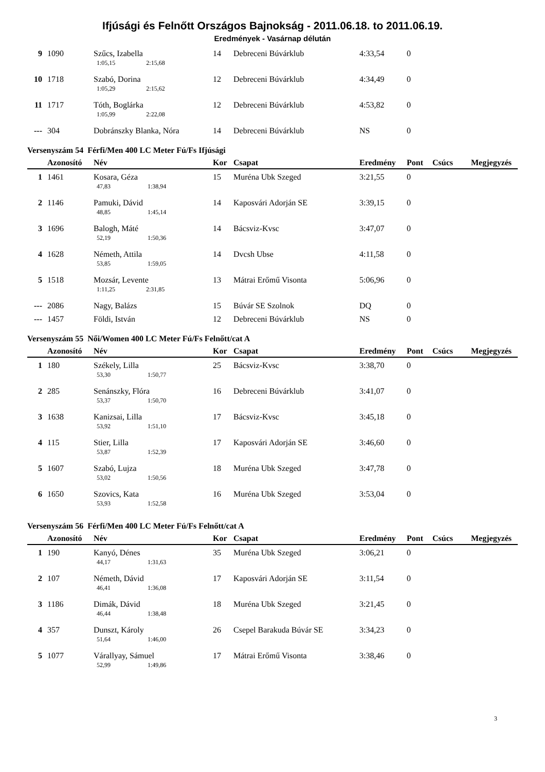Ifjúsági és Felnőtt Országos Bajnokság - 2011.06.18. to 2011.06.19.
Eredmények - Vasárnap délután
| 9 | 1090 | Szűcs, Izabella | 14 | Debreceni Búvárklub | 4:33,54 | 0 | | |
| | | 1:05,15 2:15,68 | | | | | | |
| 10 | 1718 | Szabó, Dorina | 12 | Debreceni Búvárklub | 4:34,49 | 0 | | |
| | | 1:05,29 2:15,62 | | | | | | |
| 11 | 1717 | Tóth, Boglárka | 12 | Debreceni Búvárklub | 4:53,82 | 0 | | |
| | | 1:05,99 2:22,08 | | | | | | |
| --- | 304 | Dobránszky Blanka, Nóra | 14 | Debreceni Búvárklub | NS | 0 | | |
Versenyszám 54 Férfi/Men 400 LC Meter Fú/Fs Ifjúsági
| | Azonosító | Név | Kor | Csapat | Eredmény | Pont | Csúcs | Megjegyzés |
| --- | --- | --- | --- | --- | --- | --- | --- | --- |
| 1 | 1461 | Kosara, Géza | 15 | Muréna Ubk Szeged | 3:21,55 | 0 | | |
| | | 47,83 1:38,94 | | | | | | |
| 2 | 1146 | Pamuki, Dávid | 14 | Kaposvári Adorján SE | 3:39,15 | 0 | | |
| | | 48,85 1:45,14 | | | | | | |
| 3 | 1696 | Balogh, Máté | 14 | Bácsviz-Kvsc | 3:47,07 | 0 | | |
| | | 52,19 1:50,36 | | | | | | |
| 4 | 1628 | Németh, Attila | 14 | Dvcsh Ubse | 4:11,58 | 0 | | |
| | | 53,85 1:59,05 | | | | | | |
| 5 | 1518 | Mozsár, Levente | 13 | Mátrai Erőmű Visonta | 5:06,96 | 0 | | |
| | | 1:11,25 2:31,85 | | | | | | |
| --- | 2086 | Nagy, Balázs | 15 | Búvár SE Szolnok | DQ | 0 | | |
| --- | 1457 | Földi, István | 12 | Debreceni Búvárklub | NS | 0 | | |
Versenyszám 55 Női/Women 400 LC Meter Fú/Fs Felnőtt/cat A
| | Azonosító | Név | Kor | Csapat | Eredmény | Pont | Csúcs | Megjegyzés |
| --- | --- | --- | --- | --- | --- | --- | --- | --- |
| 1 | 180 | Székely, Lilla | 25 | Bácsviz-Kvsc | 3:38,70 | 0 | | |
| | | 53,30 1:50,77 | | | | | | |
| 2 | 285 | Senánszky, Flóra | 16 | Debreceni Búvárklub | 3:41,07 | 0 | | |
| | | 53,37 1:50,70 | | | | | | |
| 3 | 1638 | Kanizsai, Lilla | 17 | Bácsviz-Kvsc | 3:45,18 | 0 | | |
| | | 53,92 1:51,10 | | | | | | |
| 4 | 115 | Stier, Lilla | 17 | Kaposvári Adorján SE | 3:46,60 | 0 | | |
| | | 53,87 1:52,39 | | | | | | |
| 5 | 1607 | Szabó, Lujza | 18 | Muréna Ubk Szeged | 3:47,78 | 0 | | |
| | | 53,02 1:50,56 | | | | | | |
| 6 | 1650 | Szovics, Kata | 16 | Muréna Ubk Szeged | 3:53,04 | 0 | | |
| | | 53,93 1:52,58 | | | | | | |
Versenyszám 56 Férfi/Men 400 LC Meter Fú/Fs Felnőtt/cat A
| | Azonosító | Név | Kor | Csapat | Eredmény | Pont | Csúcs | Megjegyzés |
| --- | --- | --- | --- | --- | --- | --- | --- | --- |
| 1 | 190 | Kanyó, Dénes | 35 | Muréna Ubk Szeged | 3:06,21 | 0 | | |
| | | 44,17 1:31,63 | | | | | | |
| 2 | 107 | Németh, Dávid | 17 | Kaposvári Adorján SE | 3:11,54 | 0 | | |
| | | 46,41 1:36,08 | | | | | | |
| 3 | 1186 | Dimák, Dávid | 18 | Muréna Ubk Szeged | 3:21,45 | 0 | | |
| | | 46,44 1:38,48 | | | | | | |
| 4 | 357 | Dunszt, Károly | 26 | Csepel Barakuda Búvár SE | 3:34,23 | 0 | | |
| | | 51,64 1:46,00 | | | | | | |
| 5 | 1077 | Várallyay, Sámuel | 17 | Mátrai Erőmű Visonta | 3:38,46 | 0 | | |
| | | 52,99 1:49,86 | | | | | | |
3